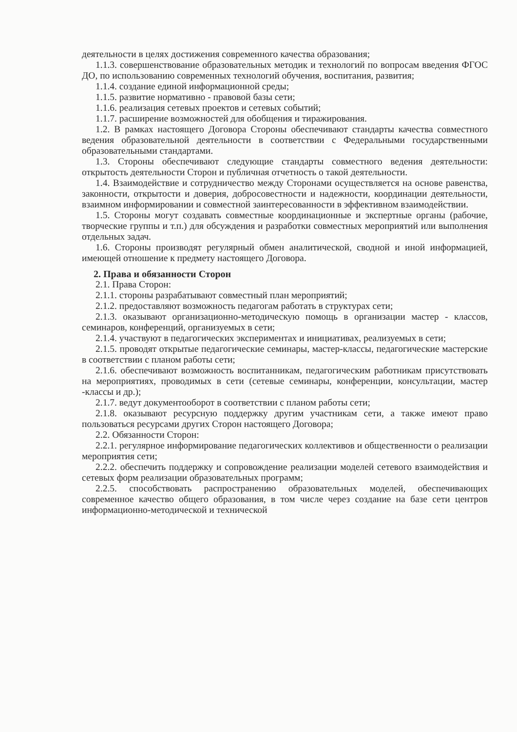деятельности в целях достижения современного качества образования;
1.1.3. совершенствование образовательных методик и технологий по вопросам введения ФГОС ДО, по использованию современных технологий обучения, воспитания, развития;
1.1.4. создание единой информационной среды;
1.1.5. развитие нормативно - правовой базы сети;
1.1.6. реализация сетевых проектов и сетевых событий;
1.1.7. расширение возможностей для обобщения и тиражирования.
1.2. В рамках настоящего Договора Стороны обеспечивают стандарты качества совместного ведения образовательной деятельности в соответствии с Федеральными государственными образовательными стандартами.
1.3. Стороны обеспечивают следующие стандарты совместного ведения деятельности: открытость деятельности Сторон и публичная отчетность о такой деятельности.
1.4. Взаимодействие и сотрудничество между Сторонами осуществляется на основе равенства, законности, открытости и доверия, добросовестности и надежности, координации деятельности, взаимном информировании и совместной заинтересованности в эффективном взаимодействии.
1.5. Стороны могут создавать совместные координационные и экспертные органы (рабочие, творческие группы и т.п.) для обсуждения и разработки совместных мероприятий или выполнения отдельных задач.
1.6. Стороны производят регулярный обмен аналитической, сводной и иной информацией, имеющей отношение к предмету настоящего Договора.
2. Права и обязанности Сторон
2.1. Права Сторон:
2.1.1. стороны разрабатывают совместный план мероприятий;
2.1.2. предоставляют возможность педагогам работать в структурах сети;
2.1.3. оказывают организационно-методическую помощь в организации мастер - классов, семинаров, конференций, организуемых в сети;
2.1.4. участвуют в педагогических экспериментах и инициативах, реализуемых в сети;
2.1.5. проводят открытые педагогические семинары, мастер-классы, педагогические мастерские в соответствии с планом работы сети;
2.1.6. обеспечивают возможность воспитанникам, педагогическим работникам присутствовать на мероприятиях, проводимых в сети (сетевые семинары, конференции, консультации, мастер -классы и др.);
2.1.7. ведут документооборот в соответствии с планом работы сети;
2.1.8. оказывают ресурсную поддержку другим участникам сети, а также имеют право пользоваться ресурсами других Сторон настоящего Договора;
2.2. Обязанности Сторон:
2.2.1. регулярное информирование педагогических коллективов и общественности о реализации мероприятия сети;
2.2.2. обеспечить поддержку и сопровождение реализации моделей сетевого взаимодействия и сетевых форм реализации образовательных программ;
2.2.5. способствовать распространению образовательных моделей, обеспечивающих современное качество общего образования, в том числе через создание на базе сети центров информационно-методической и технической